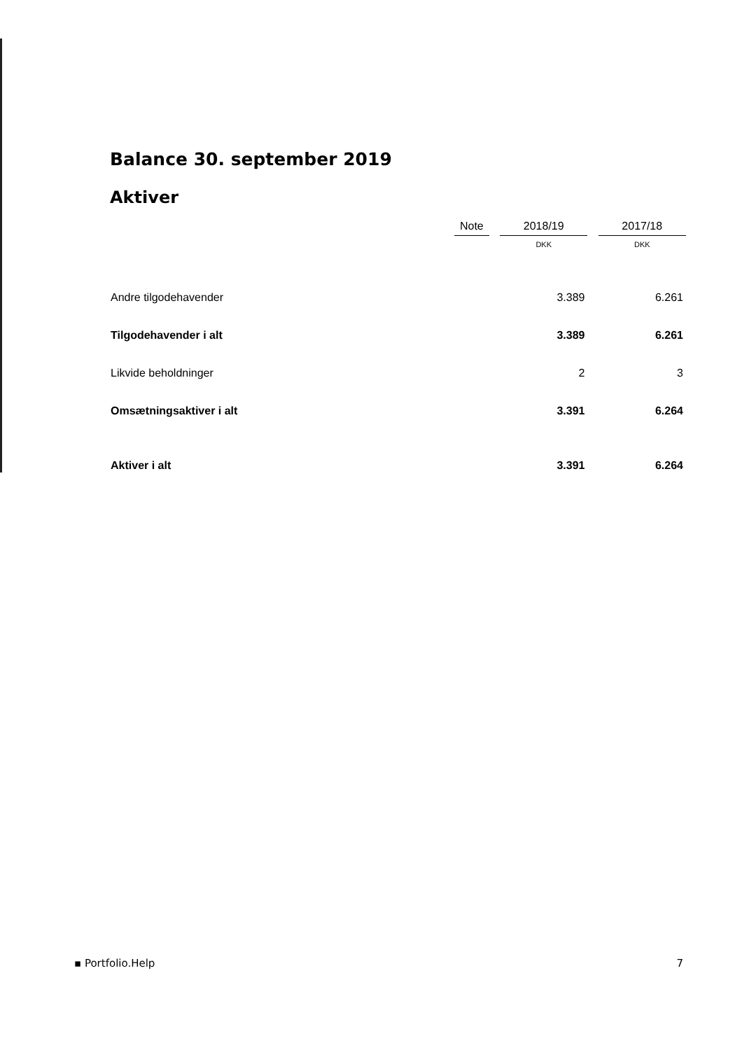Balance 30. september 2019
Aktiver
| | Note | | 2018/19 | | 2017/18 |
| --- | --- | --- | --- | --- | --- |
| | | | DKK | | DKK |
| Andre tilgodehavender | | | 3.389 | | 6.261 |
| Tilgodehavender i alt | | | 3.389 | | 6.261 |
| Likvide beholdninger | | | 2 | | 3 |
| Omsætningsaktiver i alt | | | 3.391 | | 6.264 |
| Aktiver i alt | | | 3.391 | | 6.264 |
▪ Portfolio.Help 7